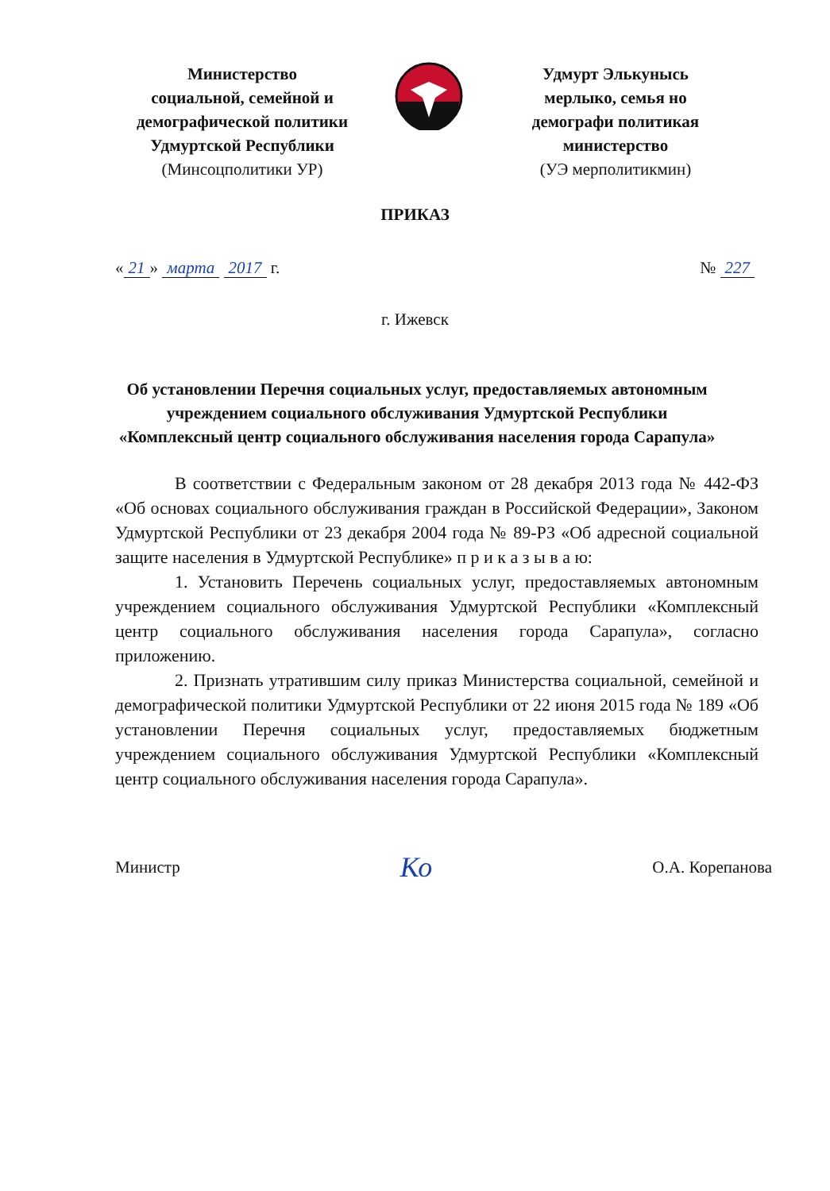Министерство
социальной, семейной и
демографической политики
Удмуртской Республики
(Минсоцполитики УР)
Удмурт Элькунысь
мерлыко, семья но
демографи политикая
министерство
(УЭ мерполитикмин)
ПРИКАЗ
« 21 » марта 2017 г. № 227
г. Ижевск
Об установлении Перечня социальных услуг, предоставляемых автономным учреждением социального обслуживания Удмуртской Республики «Комплексный центр социального обслуживания населения города Сарапула»
В соответствии с Федеральным законом от 28 декабря 2013 года № 442-ФЗ «Об основах социального обслуживания граждан в Российской Федерации», Законом Удмуртской Республики от 23 декабря 2004 года № 89-РЗ «Об адресной социальной защите населения в Удмуртской Республике» п р и к а з ы в а ю:
1. Установить Перечень социальных услуг, предоставляемых автономным учреждением социального обслуживания Удмуртской Республики «Комплексный центр социального обслуживания населения города Сарапула», согласно приложению.
2. Признать утратившим силу приказ Министерства социальной, семейной и демографической политики Удмуртской Республики от 22 июня 2015 года № 189 «Об установлении Перечня социальных услуг, предоставляемых бюджетным учреждением социального обслуживания Удмуртской Республики «Комплексный центр социального обслуживания населения города Сарапула».
Министр
Ко
О.А. Корепанова